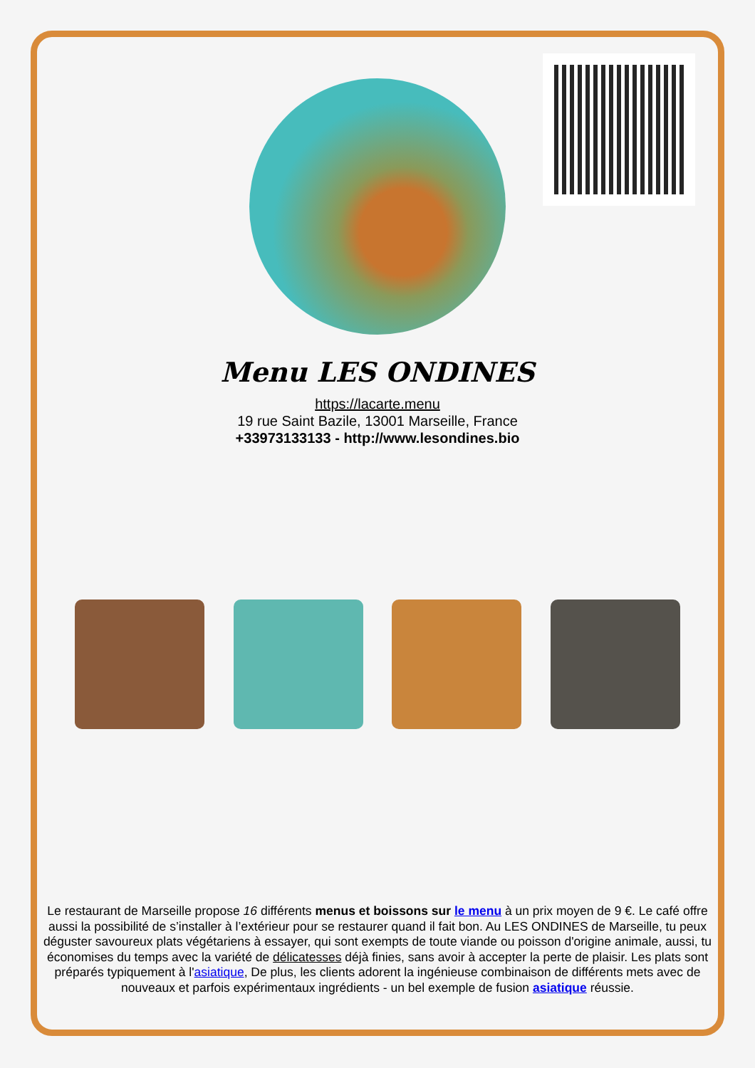Menu LES ONDINES
https://lacarte.menu
19 rue Saint Bazile, 13001 Marseille, France
+33973133133 - http://www.lesondines.bio
Le restaurant de Marseille propose 16 différents menus et boissons sur le menu à un prix moyen de 9 €. Le café offre aussi la possibilité de s’installer à l’extérieur pour se restaurer quand il fait bon. Au LES ONDINES de Marseille, tu peux déguster savoureux plats végétariens à essayer, qui sont exempts de toute viande ou poisson d'origine animale, aussi, tu économises du temps avec la variété de délicatesses déjà finies, sans avoir à accepter la perte de plaisir. Les plats sont préparés typiquement à l'asiatique, De plus, les clients adorent la ingénieuse combinaison de différents mets avec de nouveaux et parfois expérimentaux ingrédients - un bel exemple de fusion asiatique réussie.